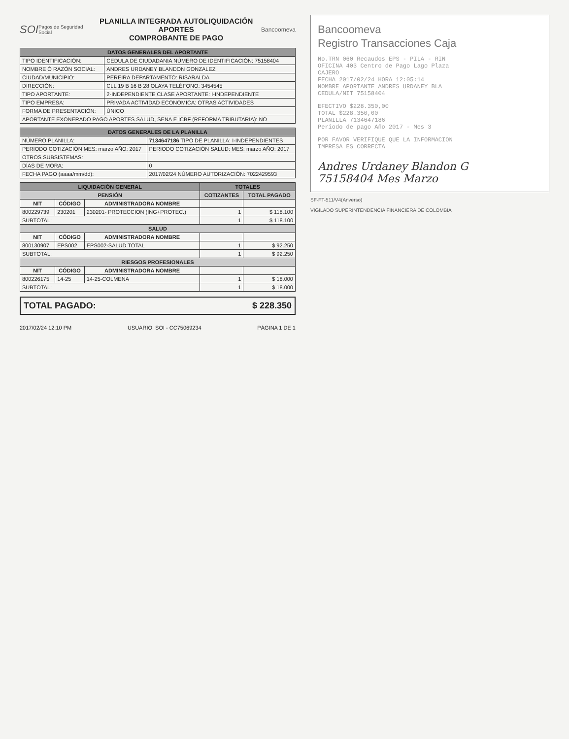SOI Pagos de Seguridad Social
PLANILLA INTEGRADA AUTOLIQUIDACIÓN APORTES
COMPROBANTE DE PAGO
Bancoomeva
| DATOS GENERALES DEL APORTANTE | |
| --- | --- |
| TIPO IDENTIFICACIÓN: | CEDULA DE CIUDADANIA NÚMERO DE IDENTIFICACIÓN: 75158404 |
| NOMBRE Ó RAZÓN SOCIAL: | ANDRES URDANEY BLANDON GONZALEZ |
| CIUDAD/MUNICIPIO: | PEREIRA DEPARTAMENTO: RISARALDA |
| DIRECCIÓN: | CLL 19 B 16 B 28 OLAYA TELÉFONO: 3454545 |
| TIPO APORTANTE: | 2-INDEPENDIENTE CLASE APORTANTE: I-INDEPENDIENTE |
| TIPO EMPRESA: | PRIVADA ACTIVIDAD ECONOMICA: OTRAS ACTIVIDADES |
| FORMA DE PRESENTACIÓN: | ÚNICO |
| APORTANTE EXONERADO PAGO APORTES SALUD, SENA E ICBF (REFORMA TRIBUTARIA): NO | |
| DATOS GENERALES DE LA PLANILLA | |
| --- | --- |
| NÚMERO PLANILLA: | 7134647186 TIPO DE PLANILLA: I-INDEPENDIENTES |
| PERIODO COTIZACIÓN MES: marzo AÑO: 2017 | PERIODO COTIZACIÓN SALUD: MES: marzo AÑO: 2017 |
| OTROS SUBSISTEMAS: | |
| DÍAS DE MORA: | 0 |
| FECHA PAGO (aaaa/mm/dd): | 2017/02/24 NÚMERO AUTORIZACIÓN: 7022429593 |
| LIQUIDACIÓN GENERAL | | | TOTALES | |
| --- | --- | --- | --- | --- |
| PENSIÓN | | | COTIZANTES | TOTAL PAGADO |
| NIT | CÓDIGO | ADMINISTRADORA NOMBRE | | |
| 800229739 | 230201 | 230201- PROTECCION (ING+PROTEC.) | 1 | $ 118.100 |
| SUBTOTAL: | | | 1 | $ 118.100 |
| SALUD | | | | |
| NIT | CÓDIGO | ADMINISTRADORA NOMBRE | | |
| 800130907 | EPS002 | EPS002-SALUD TOTAL | 1 | $ 92.250 |
| SUBTOTAL: | | | 1 | $ 92.250 |
| RIESGOS PROFESIONALES | | | | |
| NIT | CÓDIGO | ADMINISTRADORA NOMBRE | | |
| 800226175 | 14-25 | 14-25-COLMENA | 1 | $ 18.000 |
| SUBTOTAL: | | | 1 | $ 18.000 |
TOTAL PAGADO: $ 228.350
2017/02/24 12:10 PM USUARIO: SOI - CC75069234 PÁGINA 1 DE 1
Bancoomeva
Registro Transacciones Caja
No.TRN 060 Recaudos EPS - PILA - RIN
OFICINA 403 Centro de Pago Lago Plaza
CAJERO
FECHA 2017/02/24 HORA 12:05:14
NOMBRE APORTANTE ANDRES URDANEY BLA
CEDULA/NIT 75158404
EFECTIVO $228.350,00
TOTAL $228.350,00
PLANILLA 7134647186
Periodo de pago Año 2017 - Mes 3
POR FAVOR VERIFIQUE QUE LA INFORMACION
IMPRESA ES CORRECTA
Andres Urdaney Blandon G
75158404 Mes Marzo
SF-FT-511/V4(Anverso)
VIGILADO SUPERINTENDENCIA FINANCIERA DE COLOMBIA